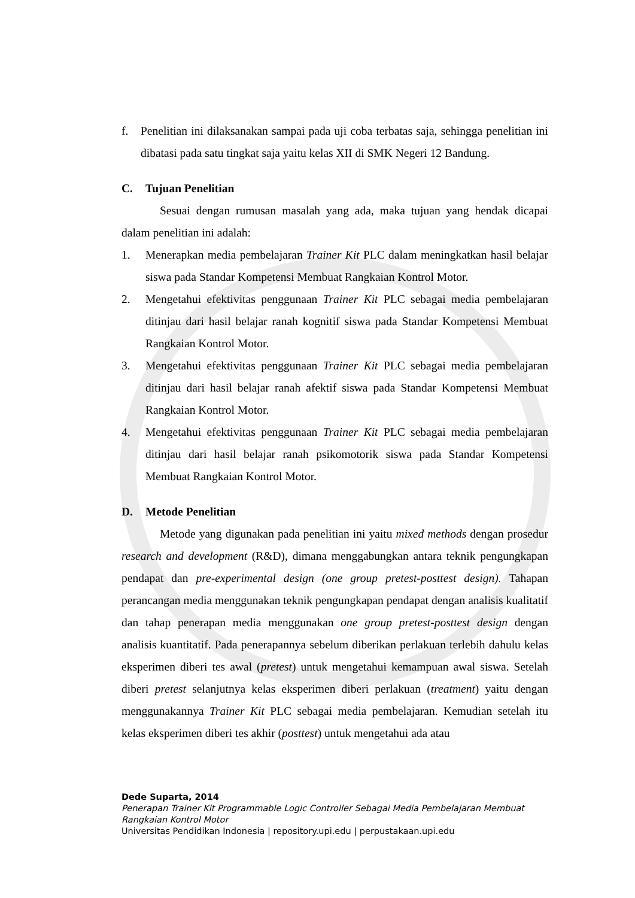f. Penelitian ini dilaksanakan sampai pada uji coba terbatas saja, sehingga penelitian ini dibatasi pada satu tingkat saja yaitu kelas XII di SMK Negeri 12 Bandung.
C. Tujuan Penelitian
Sesuai dengan rumusan masalah yang ada, maka tujuan yang hendak dicapai dalam penelitian ini adalah:
1. Menerapkan media pembelajaran Trainer Kit PLC dalam meningkatkan hasil belajar siswa pada Standar Kompetensi Membuat Rangkaian Kontrol Motor.
2. Mengetahui efektivitas penggunaan Trainer Kit PLC sebagai media pembelajaran ditinjau dari hasil belajar ranah kognitif siswa pada Standar Kompetensi Membuat Rangkaian Kontrol Motor.
3. Mengetahui efektivitas penggunaan Trainer Kit PLC sebagai media pembelajaran ditinjau dari hasil belajar ranah afektif siswa pada Standar Kompetensi Membuat Rangkaian Kontrol Motor.
4. Mengetahui efektivitas penggunaan Trainer Kit PLC sebagai media pembelajaran ditinjau dari hasil belajar ranah psikomotorik siswa pada Standar Kompetensi Membuat Rangkaian Kontrol Motor.
D. Metode Penelitian
Metode yang digunakan pada penelitian ini yaitu mixed methods dengan prosedur research and development (R&D), dimana menggabungkan antara teknik pengungkapan pendapat dan pre-experimental design (one group pretest-posttest design). Tahapan perancangan media menggunakan teknik pengungkapan pendapat dengan analisis kualitatif dan tahap penerapan media menggunakan one group pretest-posttest design dengan analisis kuantitatif. Pada penerapannya sebelum diberikan perlakuan terlebih dahulu kelas eksperimen diberi tes awal (pretest) untuk mengetahui kemampuan awal siswa. Setelah diberi pretest selanjutnya kelas eksperimen diberi perlakuan (treatment) yaitu dengan menggunakannya Trainer Kit PLC sebagai media pembelajaran. Kemudian setelah itu kelas eksperimen diberi tes akhir (posttest) untuk mengetahui ada atau
Dede Suparta, 2014
Penerapan Trainer Kit Programmable Logic Controller Sebagai Media Pembelajaran Membuat Rangkaian Kontrol Motor
Universitas Pendidikan Indonesia | repository.upi.edu | perpustakaan.upi.edu